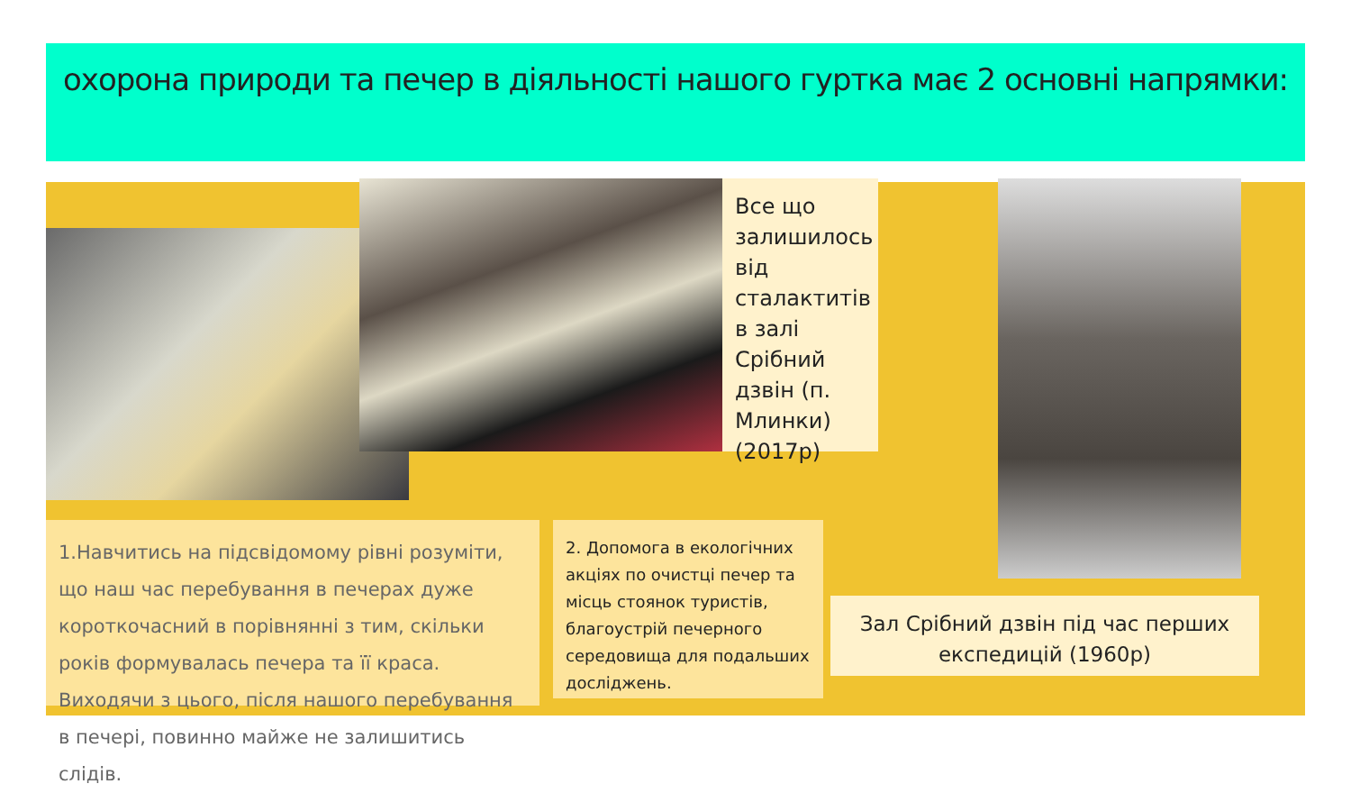охорона природи та печер в діяльності нашого гуртка має 2 основні напрямки:
Все що залишилось від сталактитів в залі Срібний дзвін (п. Млинки) (2017р)
1.Навчитись на підсвідомому рівні розуміти, що наш час перебування в печерах дуже короткочасний в порівнянні з тим, скільки років формувалась печера та її краса. Виходячи з цього, після нашого перебування в печері, повинно майже не залишитись слідів.
2. Допомога в екологічних акціях по очистці печер та місць стоянок туристів, благоустрій печерного середовища для подальших досліджень.
Зал Срібний дзвін під час перших експедицій (1960р)